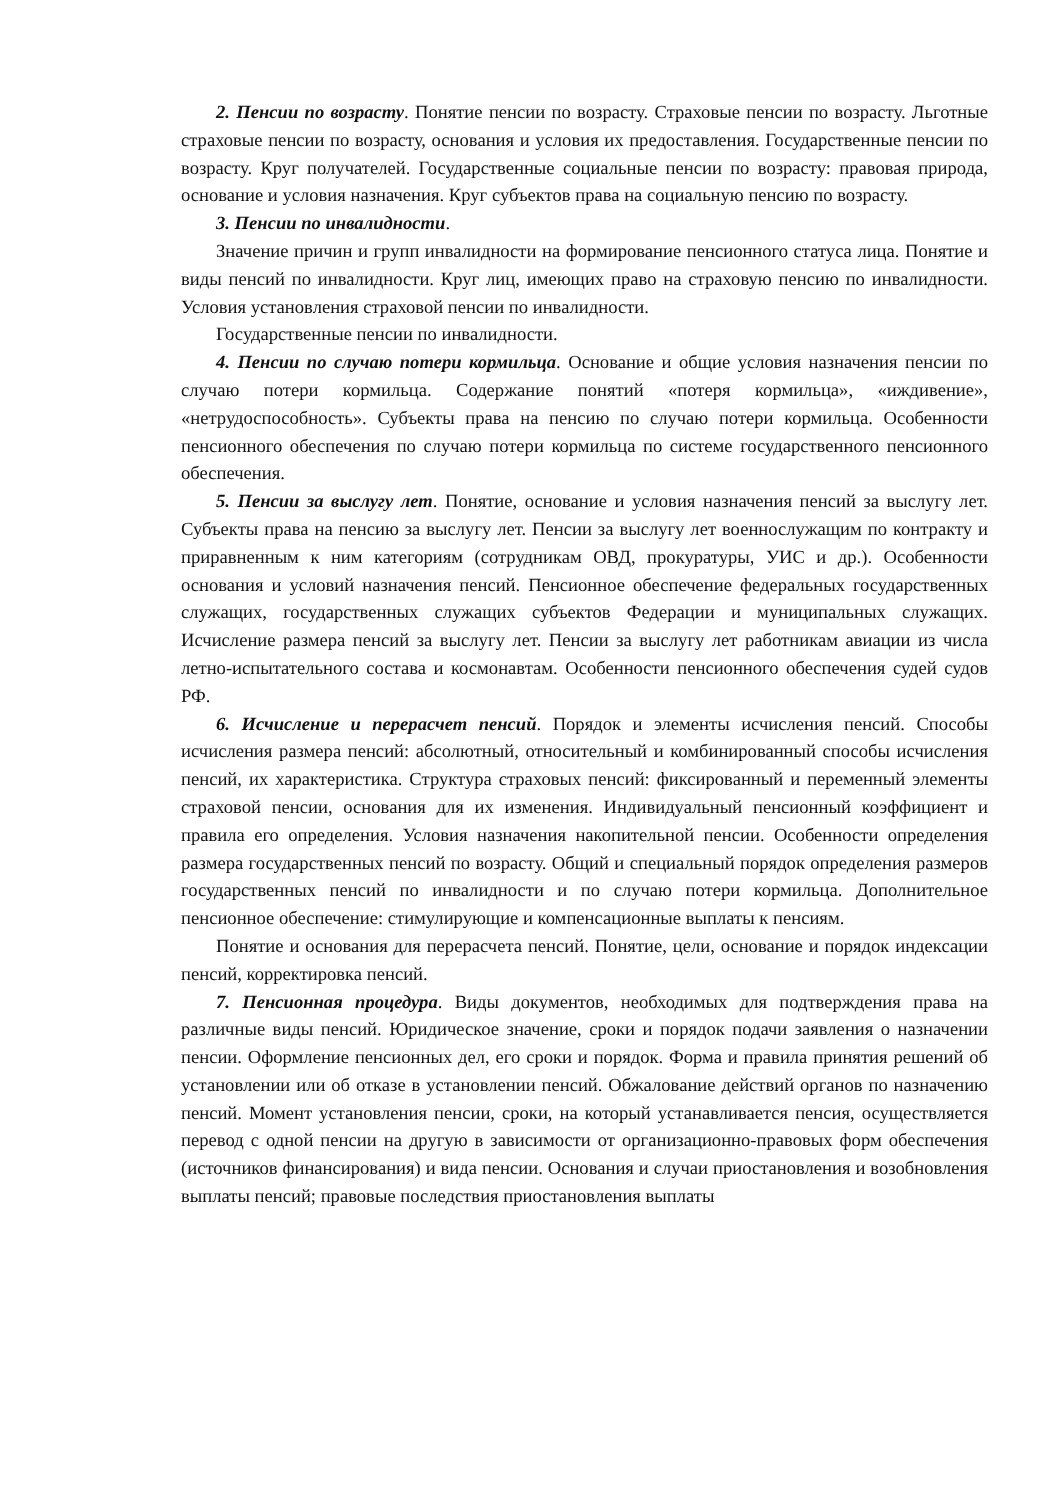2. Пенсии по возрасту. Понятие пенсии по возрасту. Страховые пенсии по возрасту. Льготные страховые пенсии по возрасту, основания и условия их предоставления. Государственные пенсии по возрасту. Круг получателей. Государственные социальные пенсии по возрасту: правовая природа, основание и условия назначения. Круг субъектов права на социальную пенсию по возрасту.
3. Пенсии по инвалидности.
Значение причин и групп инвалидности на формирование пенсионного статуса лица. Понятие и виды пенсий по инвалидности. Круг лиц, имеющих право на страховую пенсию по инвалидности. Условия установления страховой пенсии по инвалидности.
Государственные пенсии по инвалидности.
4. Пенсии по случаю потери кормильца. Основание и общие условия назначения пенсии по случаю потери кормильца. Содержание понятий «потеря кормильца», «иждивение», «нетрудоспособность». Субъекты права на пенсию по случаю потери кормильца. Особенности пенсионного обеспечения по случаю потери кормильца по системе государственного пенсионного обеспечения.
5. Пенсии за выслугу лет. Понятие, основание и условия назначения пенсий за выслугу лет. Субъекты права на пенсию за выслугу лет. Пенсии за выслугу лет военнослужащим по контракту и приравненным к ним категориям (сотрудникам ОВД, прокуратуры, УИС и др.). Особенности основания и условий назначения пенсий. Пенсионное обеспечение федеральных государственных служащих, государственных служащих субъектов Федерации и муниципальных служащих. Исчисление размера пенсий за выслугу лет. Пенсии за выслугу лет работникам авиации из числа летно-испытательного состава и космонавтам. Особенности пенсионного обеспечения судей судов РФ.
6. Исчисление и перерасчет пенсий. Порядок и элементы исчисления пенсий. Способы исчисления размера пенсий: абсолютный, относительный и комбинированный способы исчисления пенсий, их характеристика. Структура страховых пенсий: фиксированный и переменный элементы страховой пенсии, основания для их изменения. Индивидуальный пенсионный коэффициент и правила его определения. Условия назначения накопительной пенсии. Особенности определения размера государственных пенсий по возрасту. Общий и специальный порядок определения размеров государственных пенсий по инвалидности и по случаю потери кормильца. Дополнительное пенсионное обеспечение: стимулирующие и компенсационные выплаты к пенсиям.
Понятие и основания для перерасчета пенсий. Понятие, цели, основание и порядок индексации пенсий, корректировка пенсий.
7. Пенсионная процедура. Виды документов, необходимых для подтверждения права на различные виды пенсий. Юридическое значение, сроки и порядок подачи заявления о назначении пенсии. Оформление пенсионных дел, его сроки и порядок. Форма и правила принятия решений об установлении или об отказе в установлении пенсий. Обжалование действий органов по назначению пенсий. Момент установления пенсии, сроки, на который устанавливается пенсия, осуществляется перевод с одной пенсии на другую в зависимости от организационно-правовых форм обеспечения (источников финансирования) и вида пенсии. Основания и случаи приостановления и возобновления выплаты пенсий; правовые последствия приостановления выплаты